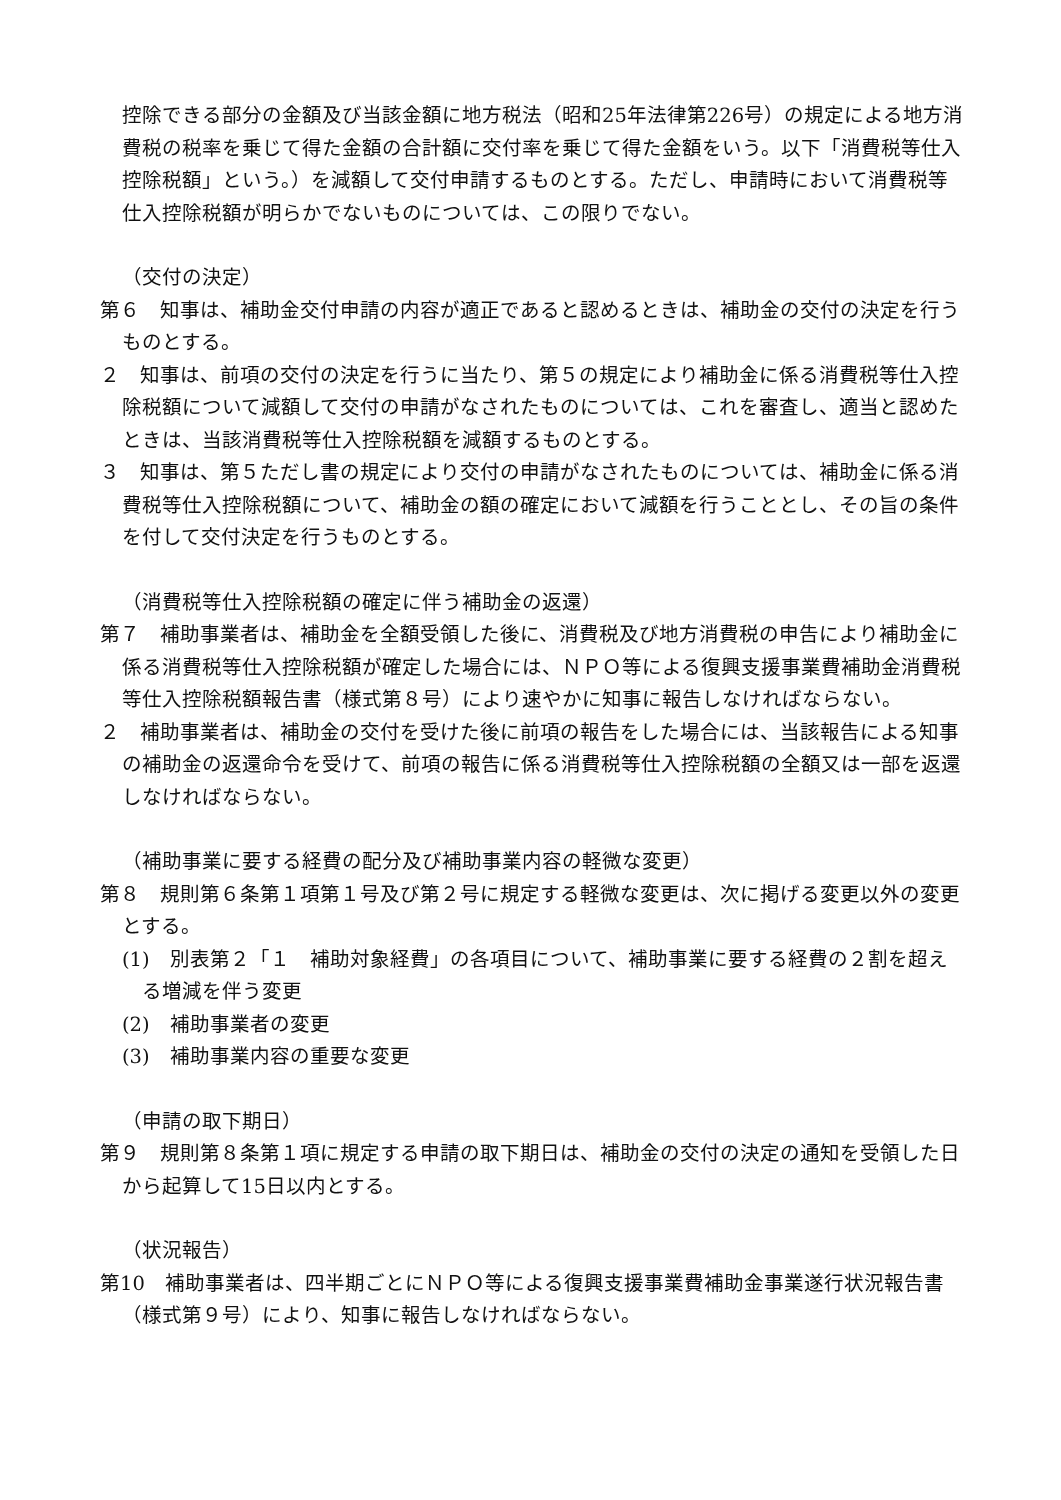控除できる部分の金額及び当該金額に地方税法（昭和25年法律第226号）の規定による地方消費税の税率を乗じて得た金額の合計額に交付率を乗じて得た金額をいう。以下「消費税等仕入控除税額」という。）を減額して交付申請するものとする。ただし、申請時において消費税等仕入控除税額が明らかでないものについては、この限りでない。
（交付の決定）
第６　知事は、補助金交付申請の内容が適正であると認めるときは、補助金の交付の決定を行うものとする。
２　知事は、前項の交付の決定を行うに当たり、第５の規定により補助金に係る消費税等仕入控除税額について減額して交付の申請がなされたものについては、これを審査し、適当と認めたときは、当該消費税等仕入控除税額を減額するものとする。
３　知事は、第５ただし書の規定により交付の申請がなされたものについては、補助金に係る消費税等仕入控除税額について、補助金の額の確定において減額を行うこととし、その旨の条件を付して交付決定を行うものとする。
（消費税等仕入控除税額の確定に伴う補助金の返還）
第７　補助事業者は、補助金を全額受領した後に、消費税及び地方消費税の申告により補助金に係る消費税等仕入控除税額が確定した場合には、ＮＰＯ等による復興支援事業費補助金消費税等仕入控除税額報告書（様式第８号）により速やかに知事に報告しなければならない。
２　補助事業者は、補助金の交付を受けた後に前項の報告をした場合には、当該報告による知事の補助金の返還命令を受けて、前項の報告に係る消費税等仕入控除税額の全額又は一部を返還しなければならない。
（補助事業に要する経費の配分及び補助事業内容の軽微な変更）
第８　規則第６条第１項第１号及び第２号に規定する軽微な変更は、次に掲げる変更以外の変更とする。
(1)　別表第２「１　補助対象経費」の各項目について、補助事業に要する経費の２割を超える増減を伴う変更
(2)　補助事業者の変更
(3)　補助事業内容の重要な変更
（申請の取下期日）
第９　規則第８条第１項に規定する申請の取下期日は、補助金の交付の決定の通知を受領した日から起算して15日以内とする。
（状況報告）
第10　補助事業者は、四半期ごとにＮＰＯ等による復興支援事業費補助金事業遂行状況報告書（様式第９号）により、知事に報告しなければならない。